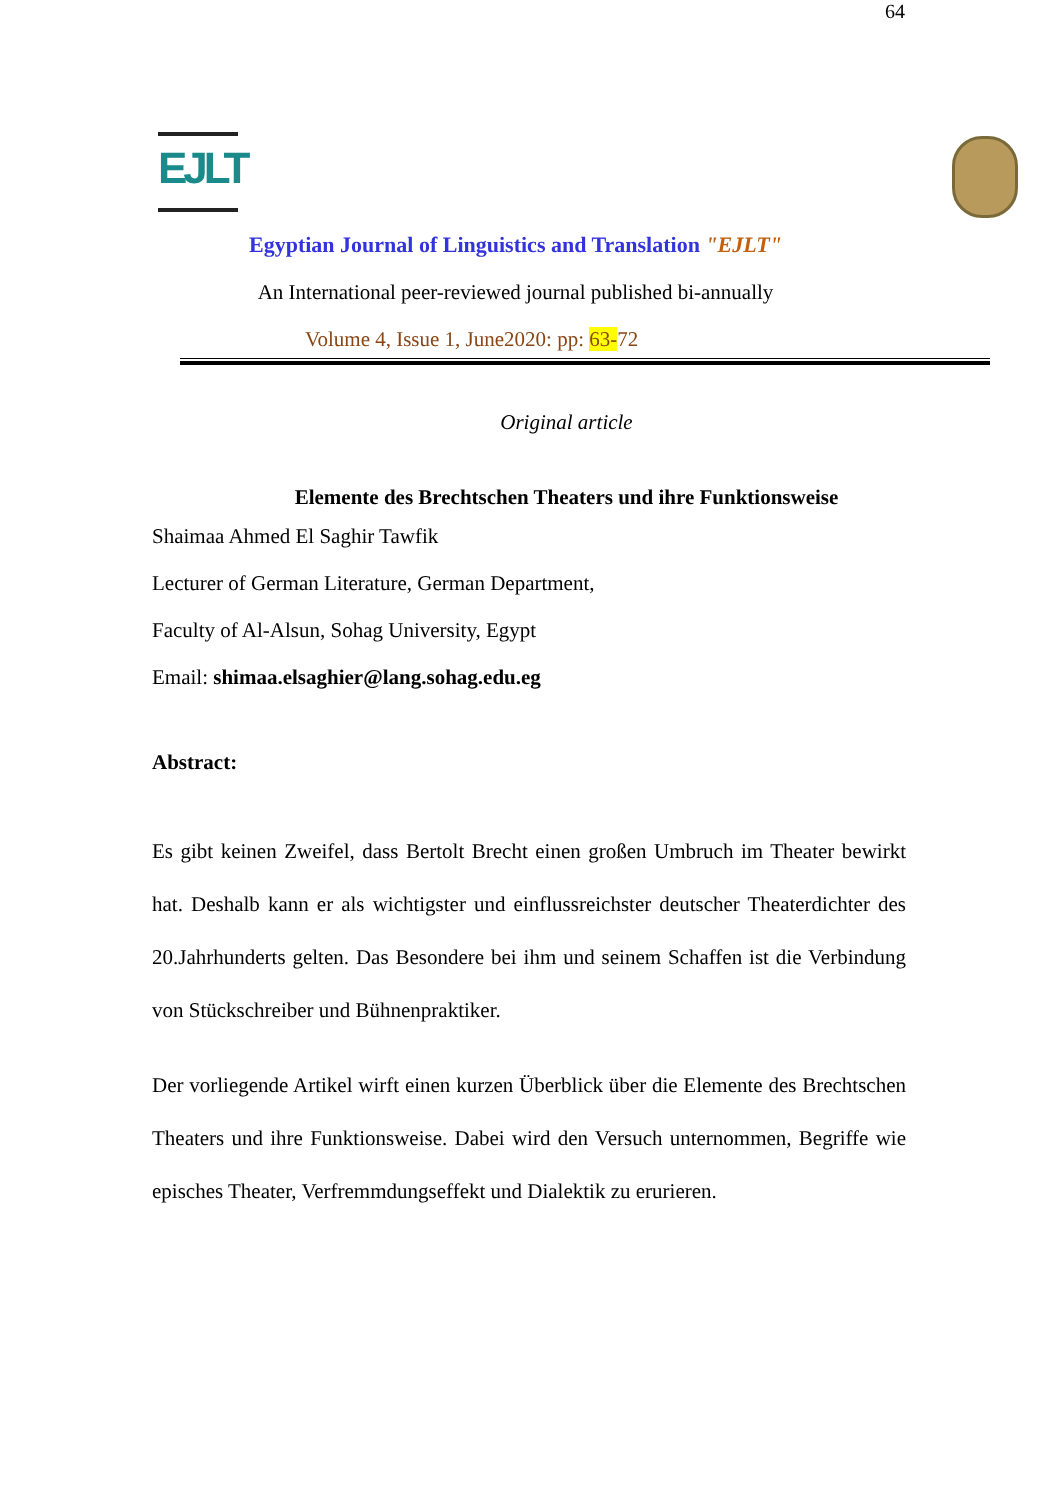64
EJLT
Egyptian Journal of Linguistics and Translation "EJLT"
An International peer-reviewed journal published bi-annually
Volume 4, Issue 1, June2020: pp: 63-72
Original article
Elemente des Brechtschen Theaters und ihre Funktionsweise
Shaimaa Ahmed El Saghir Tawfik
Lecturer of German Literature, German Department,
Faculty of Al-Alsun, Sohag University, Egypt
Email: shimaa.elsaghier@lang.sohag.edu.eg
Abstract:
Es gibt keinen Zweifel, dass Bertolt Brecht einen großen Umbruch im Theater bewirkt hat. Deshalb kann er als wichtigster und einflussreichster deutscher Theaterdichter des 20.Jahrhunderts gelten. Das Besondere bei ihm und seinem Schaffen ist die Verbindung von Stückschreiber und Bühnenpraktiker.
Der vorliegende Artikel wirft einen kurzen Überblick über die Elemente des Brechtschen Theaters und ihre Funktionsweise. Dabei wird den Versuch unternommen, Begriffe wie episches Theater, Verfremmdungseffekt und Dialektik zu erurieren.